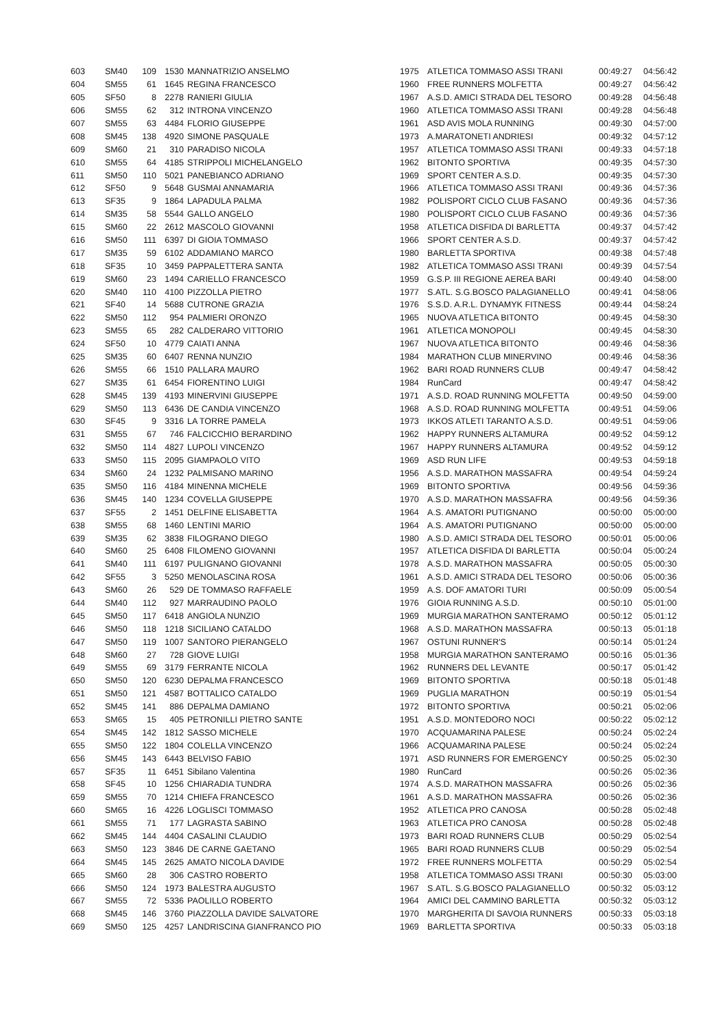| 603 | SM40 | 109 | 1530 | MANNATRIZIO ANSELMO | 1975 | ATLETICA TOMMASO ASSI TRANI | 00:49:27 | 04:56:42 |
| 604 | SM55 | 61 | 1645 | REGINA FRANCESCO | 1960 | FREE RUNNERS MOLFETTA | 00:49:27 | 04:56:42 |
| 605 | SF50 | 8 | 2278 | RANIERI GIULIA | 1967 | A.S.D. AMICI STRADA DEL TESORO | 00:49:28 | 04:56:48 |
| 606 | SM55 | 62 | 312 | INTRONA VINCENZO | 1960 | ATLETICA TOMMASO ASSI TRANI | 00:49:28 | 04:56:48 |
| 607 | SM55 | 63 | 4484 | FLORIO GIUSEPPE | 1961 | ASD AVIS MOLA RUNNING | 00:49:30 | 04:57:00 |
| 608 | SM45 | 138 | 4920 | SIMONE PASQUALE | 1973 | A.MARATONETI ANDRIESI | 00:49:32 | 04:57:12 |
| 609 | SM60 | 21 | 310 | PARADISO NICOLA | 1957 | ATLETICA TOMMASO ASSI TRANI | 00:49:33 | 04:57:18 |
| 610 | SM55 | 64 | 4185 | STRIPPOLI MICHELANGELO | 1962 | BITONTO SPORTIVA | 00:49:35 | 04:57:30 |
| 611 | SM50 | 110 | 5021 | PANEBIANCO ADRIANO | 1969 | SPORT CENTER A.S.D. | 00:49:35 | 04:57:30 |
| 612 | SF50 | 9 | 5648 | GUSMAI ANNAMARIA | 1966 | ATLETICA TOMMASO ASSI TRANI | 00:49:36 | 04:57:36 |
| 613 | SF35 | 9 | 1864 | LAPADULA PALMA | 1982 | POLISPORT CICLO CLUB FASANO | 00:49:36 | 04:57:36 |
| 614 | SM35 | 58 | 5544 | GALLO ANGELO | 1980 | POLISPORT CICLO CLUB FASANO | 00:49:36 | 04:57:36 |
| 615 | SM60 | 22 | 2612 | MASCOLO GIOVANNI | 1958 | ATLETICA DISFIDA DI BARLETTA | 00:49:37 | 04:57:42 |
| 616 | SM50 | 111 | 6397 | DI GIOIA TOMMASO | 1966 | SPORT CENTER A.S.D. | 00:49:37 | 04:57:42 |
| 617 | SM35 | 59 | 6102 | ADDAMIANO MARCO | 1980 | BARLETTA SPORTIVA | 00:49:38 | 04:57:48 |
| 618 | SF35 | 10 | 3459 | PAPPALETTERA SANTA | 1982 | ATLETICA TOMMASO ASSI TRANI | 00:49:39 | 04:57:54 |
| 619 | SM60 | 23 | 1494 | CARIELLO FRANCESCO | 1959 | G.S.P. III REGIONE AEREA BARI | 00:49:40 | 04:58:00 |
| 620 | SM40 | 110 | 4100 | PIZZOLLA PIETRO | 1977 | S.ATL. S.G.BOSCO PALAGIANELLO | 00:49:41 | 04:58:06 |
| 621 | SF40 | 14 | 5688 | CUTRONE GRAZIA | 1976 | S.S.D. A.R.L. DYNAMYK FITNESS | 00:49:44 | 04:58:24 |
| 622 | SM50 | 112 | 954 | PALMIERI ORONZO | 1965 | NUOVA ATLETICA BITONTO | 00:49:45 | 04:58:30 |
| 623 | SM55 | 65 | 282 | CALDERARO VITTORIO | 1961 | ATLETICA MONOPOLI | 00:49:45 | 04:58:30 |
| 624 | SF50 | 10 | 4779 | CAIATI ANNA | 1967 | NUOVA ATLETICA BITONTO | 00:49:46 | 04:58:36 |
| 625 | SM35 | 60 | 6407 | RENNA NUNZIO | 1984 | MARATHON CLUB MINERVINO | 00:49:46 | 04:58:36 |
| 626 | SM55 | 66 | 1510 | PALLARA MAURO | 1962 | BARI ROAD RUNNERS CLUB | 00:49:47 | 04:58:42 |
| 627 | SM35 | 61 | 6454 | FIORENTINO LUIGI | 1984 | RunCard | 00:49:47 | 04:58:42 |
| 628 | SM45 | 139 | 4193 | MINERVINI GIUSEPPE | 1971 | A.S.D. ROAD RUNNING MOLFETTA | 00:49:50 | 04:59:00 |
| 629 | SM50 | 113 | 6436 | DE CANDIA VINCENZO | 1968 | A.S.D. ROAD RUNNING MOLFETTA | 00:49:51 | 04:59:06 |
| 630 | SF45 | 9 | 3316 | LA TORRE PAMELA | 1973 | IKKOS ATLETI TARANTO A.S.D. | 00:49:51 | 04:59:06 |
| 631 | SM55 | 67 | 746 | FALCICCHIO BERARDINO | 1962 | HAPPY RUNNERS ALTAMURA | 00:49:52 | 04:59:12 |
| 632 | SM50 | 114 | 4827 | LUPOLI VINCENZO | 1967 | HAPPY RUNNERS ALTAMURA | 00:49:52 | 04:59:12 |
| 633 | SM50 | 115 | 2095 | GIAMPAOLO VITO | 1969 | ASD RUN LIFE | 00:49:53 | 04:59:18 |
| 634 | SM60 | 24 | 1232 | PALMISANO MARINO | 1956 | A.S.D. MARATHON MASSAFRA | 00:49:54 | 04:59:24 |
| 635 | SM50 | 116 | 4184 | MINENNA MICHELE | 1969 | BITONTO SPORTIVA | 00:49:56 | 04:59:36 |
| 636 | SM45 | 140 | 1234 | COVELLA GIUSEPPE | 1970 | A.S.D. MARATHON MASSAFRA | 00:49:56 | 04:59:36 |
| 637 | SF55 | 2 | 1451 | DELFINE ELISABETTA | 1964 | A.S. AMATORI PUTIGNANO | 00:50:00 | 05:00:00 |
| 638 | SM55 | 68 | 1460 | LENTINI MARIO | 1964 | A.S. AMATORI PUTIGNANO | 00:50:00 | 05:00:00 |
| 639 | SM35 | 62 | 3838 | FILOGRANO DIEGO | 1980 | A.S.D. AMICI STRADA DEL TESORO | 00:50:01 | 05:00:06 |
| 640 | SM60 | 25 | 6408 | FILOMENO GIOVANNI | 1957 | ATLETICA DISFIDA DI BARLETTA | 00:50:04 | 05:00:24 |
| 641 | SM40 | 111 | 6197 | PULIGNANO GIOVANNI | 1978 | A.S.D. MARATHON MASSAFRA | 00:50:05 | 05:00:30 |
| 642 | SF55 | 3 | 5250 | MENOLASCINA ROSA | 1961 | A.S.D. AMICI STRADA DEL TESORO | 00:50:06 | 05:00:36 |
| 643 | SM60 | 26 | 529 | DE TOMMASO RAFFAELE | 1959 | A.S. DOF AMATORI TURI | 00:50:09 | 05:00:54 |
| 644 | SM40 | 112 | 927 | MARRAUDINO PAOLO | 1976 | GIOIA RUNNING A.S.D. | 00:50:10 | 05:01:00 |
| 645 | SM50 | 117 | 6418 | ANGIOLA NUNZIO | 1969 | MURGIA MARATHON SANTERAMO | 00:50:12 | 05:01:12 |
| 646 | SM50 | 118 | 1218 | SICILIANO CATALDO | 1968 | A.S.D. MARATHON MASSAFRA | 00:50:13 | 05:01:18 |
| 647 | SM50 | 119 | 1007 | SANTORO PIERANGELO | 1967 | OSTUNI RUNNER'S | 00:50:14 | 05:01:24 |
| 648 | SM60 | 27 | 728 | GIOVE LUIGI | 1958 | MURGIA MARATHON SANTERAMO | 00:50:16 | 05:01:36 |
| 649 | SM55 | 69 | 3179 | FERRANTE NICOLA | 1962 | RUNNERS DEL LEVANTE | 00:50:17 | 05:01:42 |
| 650 | SM50 | 120 | 6230 | DEPALMA FRANCESCO | 1969 | BITONTO SPORTIVA | 00:50:18 | 05:01:48 |
| 651 | SM50 | 121 | 4587 | BOTTALICO CATALDO | 1969 | PUGLIA MARATHON | 00:50:19 | 05:01:54 |
| 652 | SM45 | 141 | 886 | DEPALMA DAMIANO | 1972 | BITONTO SPORTIVA | 00:50:21 | 05:02:06 |
| 653 | SM65 | 15 | 405 | PETRONILLI PIETRO SANTE | 1951 | A.S.D. MONTEDORO NOCI | 00:50:22 | 05:02:12 |
| 654 | SM45 | 142 | 1812 | SASSO MICHELE | 1970 | ACQUAMARINA PALESE | 00:50:24 | 05:02:24 |
| 655 | SM50 | 122 | 1804 | COLELLA VINCENZO | 1966 | ACQUAMARINA PALESE | 00:50:24 | 05:02:24 |
| 656 | SM45 | 143 | 6443 | BELVISO FABIO | 1971 | ASD RUNNERS FOR EMERGENCY | 00:50:25 | 05:02:30 |
| 657 | SF35 | 11 | 6451 | Sibilano Valentina | 1980 | RunCard | 00:50:26 | 05:02:36 |
| 658 | SF45 | 10 | 1256 | CHIARADIA TUNDRA | 1974 | A.S.D. MARATHON MASSAFRA | 00:50:26 | 05:02:36 |
| 659 | SM55 | 70 | 1214 | CHIEFA FRANCESCO | 1961 | A.S.D. MARATHON MASSAFRA | 00:50:26 | 05:02:36 |
| 660 | SM65 | 16 | 4226 | LOGLISCI TOMMASO | 1952 | ATLETICA PRO CANOSA | 00:50:28 | 05:02:48 |
| 661 | SM55 | 71 | 177 | LAGRASTA SABINO | 1963 | ATLETICA PRO CANOSA | 00:50:28 | 05:02:48 |
| 662 | SM45 | 144 | 4404 | CASALINI CLAUDIO | 1973 | BARI ROAD RUNNERS CLUB | 00:50:29 | 05:02:54 |
| 663 | SM50 | 123 | 3846 | DE CARNE GAETANO | 1965 | BARI ROAD RUNNERS CLUB | 00:50:29 | 05:02:54 |
| 664 | SM45 | 145 | 2625 | AMATO NICOLA DAVIDE | 1972 | FREE RUNNERS MOLFETTA | 00:50:29 | 05:02:54 |
| 665 | SM60 | 28 | 306 | CASTRO ROBERTO | 1958 | ATLETICA TOMMASO ASSI TRANI | 00:50:30 | 05:03:00 |
| 666 | SM50 | 124 | 1973 | BALESTRA AUGUSTO | 1967 | S.ATL. S.G.BOSCO PALAGIANELLO | 00:50:32 | 05:03:12 |
| 667 | SM55 | 72 | 5336 | PAOLILLO ROBERTO | 1964 | AMICI DEL CAMMINO BARLETTA | 00:50:32 | 05:03:12 |
| 668 | SM45 | 146 | 3760 | PIAZZOLLA DAVIDE SALVATORE | 1970 | MARGHERITA DI SAVOIA RUNNERS | 00:50:33 | 05:03:18 |
| 669 | SM50 | 125 | 4257 | LANDRISCINA GIANFRANCO PIO | 1969 | BARLETTA SPORTIVA | 00:50:33 | 05:03:18 |